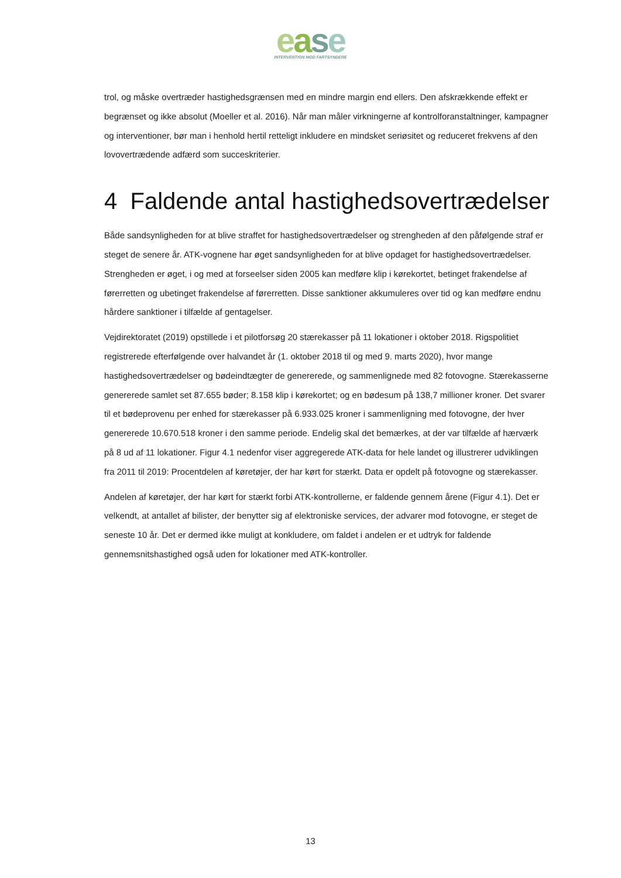ease
INTERVENTION MOD FARTSYNDERE
trol, og måske overtræder hastighedsgrænsen med en mindre margin end ellers. Den afskrækkende effekt er begrænset og ikke absolut (Moeller et al. 2016). Når man måler virkningerne af kontrolforanstaltninger, kampagner og interventioner, bør man i henhold hertil retteligt inkludere en mindsket seriøsitet og reduceret frekvens af den lovovertrædende adfærd som succeskriterier.
4 Faldende antal hastighedsovertrædelser
Både sandsynligheden for at blive straffet for hastighedsovertrædelser og strengheden af den påfølgende straf er steget de senere år. ATK-vognene har øget sandsynligheden for at blive opdaget for hastighedsovertrædelser. Strengheden er øget, i og med at forseelser siden 2005 kan medføre klip i kørekortet, betinget frakendelse af førerretten og ubetinget frakendelse af førerretten. Disse sanktioner akkumuleres over tid og kan medføre endnu hårdere sanktioner i tilfælde af gentagelser.
Vejdirektoratet (2019) opstillede i et pilotforsøg 20 stærekasser på 11 lokationer i oktober 2018. Rigspolitiet registrerede efterfølgende over halvandet år (1. oktober 2018 til og med 9. marts 2020), hvor mange hastighedsovertrædelser og bødeindtægter de genererede, og sammenlignede med 82 fotovogne. Stærekasserne genererede samlet set 87.655 bøder; 8.158 klip i kørekortet; og en bødesum på 138,7 millioner kroner. Det svarer til et bødeprovenu per enhed for stærekasser på 6.933.025 kroner i sammenligning med fotovogne, der hver genererede 10.670.518 kroner i den samme periode. Endelig skal det bemærkes, at der var tilfælde af hærværk på 8 ud af 11 lokationer. Figur 4.1 nedenfor viser aggregerede ATK-data for hele landet og illustrerer udviklingen fra 2011 til 2019: Procentdelen af køretøjer, der har kørt for stærkt. Data er opdelt på fotovogne og stærekasser.
Andelen af køretøjer, der har kørt for stærkt forbi ATK-kontrollerne, er faldende gennem årene (Figur 4.1). Det er velkendt, at antallet af bilister, der benytter sig af elektroniske services, der advarer mod fotovogne, er steget de seneste 10 år. Det er dermed ikke muligt at konkludere, om faldet i andelen er et udtryk for faldende gennemsnitshastighed også uden for lokationer med ATK-kontroller.
13